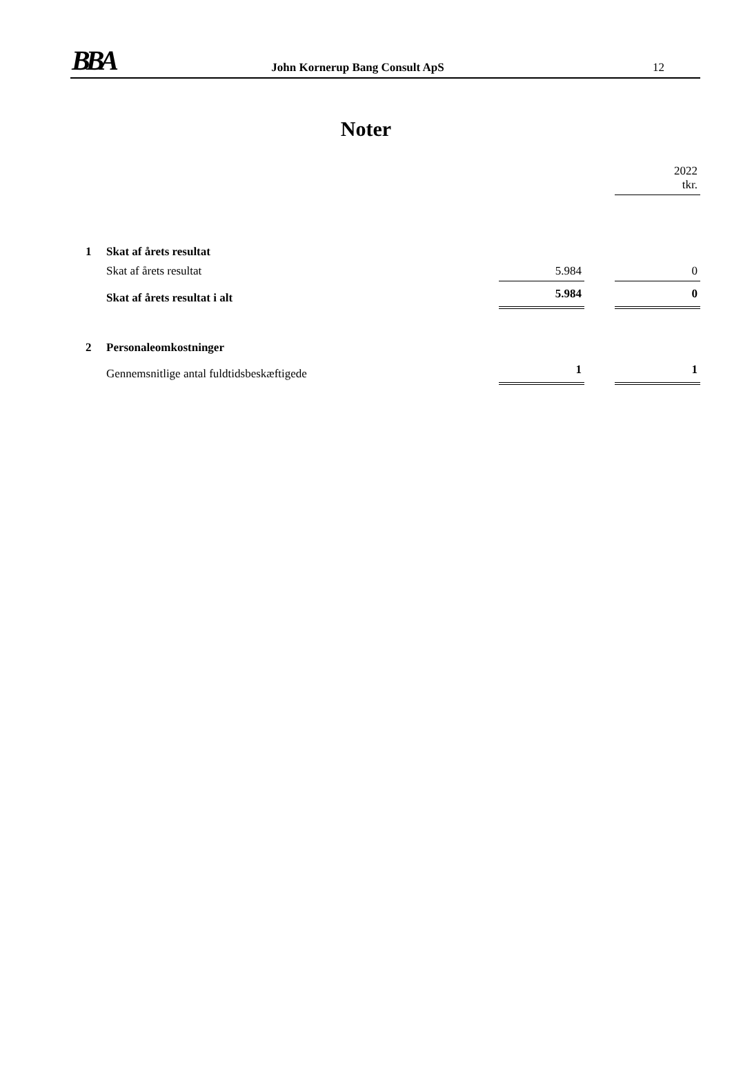BBA John Kornerup Bang Consult ApS 12
Noter
| | | | | 2022 tkr. |
| 1 | Skat af årets resultat | | | |
| | Skat af årets resultat | 5.984 | | 0 |
| | Skat af årets resultat i alt | 5.984 | | 0 |
| 2 | Personaleomkostninger | | | |
| | Gennemsnitlige antal fuldtidsbeskæftigede | 1 | | 1 |